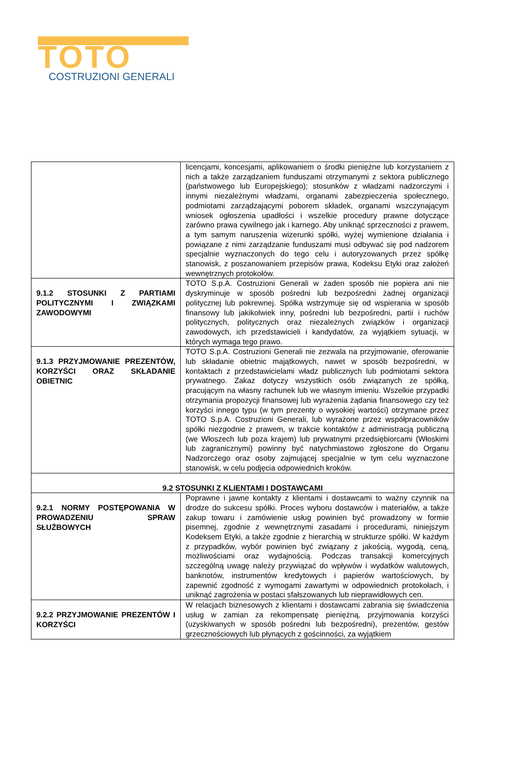TOTO
COSTRUZIONI GENERALI
| | licencjami, koncesjami, aplikowaniem o środki pieniężne lub korzystaniem z nich a także zarządzaniem funduszami otrzymanymi z sektora publicznego (państwowego lub Europejskiego); stosunków z władzami nadzorczymi i innymi niezależnymi władzami, organami zabezpieczenia społecznego, podmiotami zarządzającymi poborem składek, organami wszczynającym wniosek ogłoszenia upadłości i wszelkie procedury prawne dotyczące zarówno prawa cywilnego jak i karnego. Aby uniknąć sprzeczności z prawem, a tym samym naruszenia wizerunki spółki, wyżej wymienione działania i powiązane z nimi zarządzanie funduszami musi odbywać się pod nadzorem specjalnie wyznaczonych do tego celu i autoryzowanych przez spółkę stanowisk, z poszanowaniem przepisów prawa, Kodeksu Etyki oraz założeń wewnętrznych protokołów. |
| 9.1.2 STOSUNKI Z PARTIAMI POLITYCZNYMI I ZWIĄZKAMI ZAWODOWYMI | TOTO S.p.A. Costruzioni Generali w żaden sposób nie popiera ani nie dyskryminuje w sposób pośredni lub bezpośredni żadnej organizacji politycznej lub pokrewnej. Spółka wstrzymuje się od wspierania w sposób finansowy lub jakikolwiek inny, pośredni lub bezpośredni, partii i ruchów politycznych, politycznych oraz niezależnych związków i organizacji zawodowych, ich przedstawicieli i kandydatów, za wyjątkiem sytuacji, w których wymaga tego prawo. |
| 9.1.3 PRZYJMOWANIE PREZENTÓW, KORZYŚCI ORAZ SKŁADANIE OBIETNIC | TOTO S.p.A. Costruzioni Generali nie zezwala na przyjmowanie, oferowanie lub składanie obietnic majątkowych, nawet w sposób bezpośredni, w kontaktach z przedstawicielami władz publicznych lub podmiotami sektora prywatnego. Zakaz dotyczy wszystkich osób związanych ze spółką, pracującym na własny rachunek lub we własnym imieniu. Wszelkie przypadki otrzymania propozycji finansowej lub wyrażenia żądania finansowego czy też korzyści innego typu (w tym prezenty o wysokiej wartości) otrzymane przez TOTO S.p.A. Costruzioni Generali, lub wyrażone przez współpracowników spółki niezgodnie z prawem, w trakcie kontaktów z administracją publiczną (we Włoszech lub poza krajem) lub prywatnymi przedsiębiorcami (Włoskimi lub zagranicznymi) powinny być natychmiastowo zgłoszone do Organu Nadzorczego oraz osoby zajmującej specjalnie w tym celu wyznaczone stanowisk, w celu podjęcia odpowiednich kroków. |
| 9.2 STOSUNKI Z KLIENTAMI I DOSTAWCAMI | |
| 9.2.1 NORMY POSTĘPOWANIA W PROWADZENIU SPRAW SŁUŻBOWYCH | Poprawne i jawne kontakty z klientami i dostawcami to ważny czynnik na drodze do sukcesu spółki. Proces wyboru dostawców i materiałów, a także zakup towaru i zamówienie usług powinien być prowadzony w formie pisemnej, zgodnie z wewnętrznymi zasadami i procedurami, niniejszym Kodeksem Etyki, a także zgodnie z hierarchią w strukturze spółki. W każdym z przypadków, wybór powinien być związany z jakością, wygodą, ceną, możliwościami oraz wydajnością. Podczas transakcji komercyjnych szczególną uwagę należy przywiązać do wpływów i wydatków walutowych, banknotów, instrumentów kredytowych i papierów wartościowych, by zapewnić zgodność z wymogami zawartymi w odpowiednich protokołach, i uniknąć zagrożenia w postaci sfałszowanych lub nieprawidłowych cen. |
| 9.2.2 PRZYJMOWANIE PREZENTÓW I KORZYŚCI | W relacjach biznesowych z klientami i dostawcami zabrania się świadczenia usług w zamian za rekompensatę pieniężną, przyjmowania korzyści (uzyskiwanych w sposób pośredni lub bezpośredni), prezentów, gestów grzecznościowych lub płynących z gościnności, za wyjątkiem |